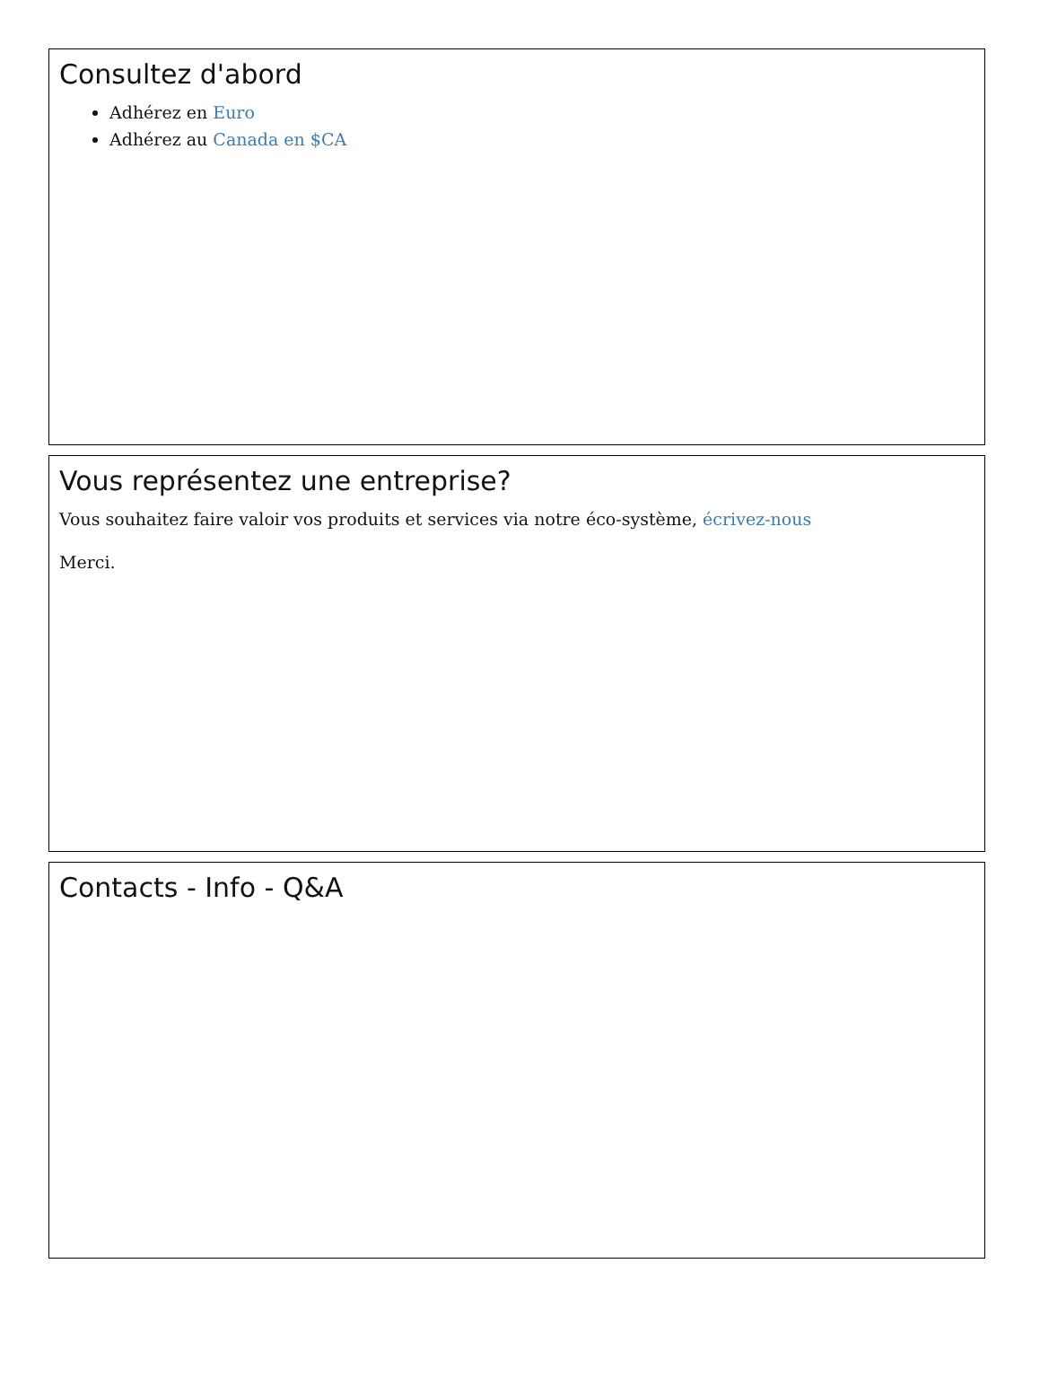Consultez d'abord
Adhérez en Euro
Adhérez au Canada en $CA
Vous représentez une entreprise?
Vous souhaitez faire valoir vos produits et services via notre éco-système, écrivez-nous
Merci.
Contacts - Info - Q&A